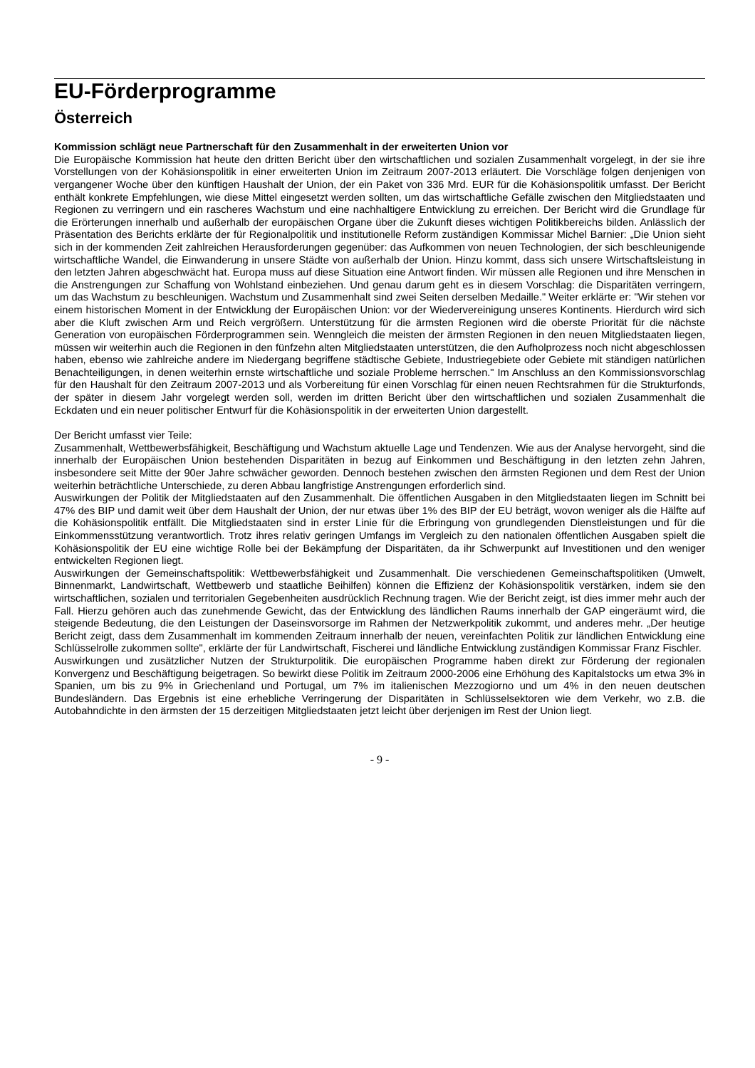EU-Förderprogramme
Österreich
Kommission schlägt neue Partnerschaft für den Zusammenhalt in der erweiterten Union vor
Die Europäische Kommission hat heute den dritten Bericht über den wirtschaftlichen und sozialen Zusammenhalt vorgelegt, in der sie ihre Vorstellungen von der Kohäsionspolitik in einer erweiterten Union im Zeitraum 2007-2013 erläutert. Die Vorschläge folgen denjenigen von vergangener Woche über den künftigen Haushalt der Union, der ein Paket von 336 Mrd. EUR für die Kohäsionspolitik umfasst. Der Bericht enthält konkrete Empfehlungen, wie diese Mittel eingesetzt werden sollten, um das wirtschaftliche Gefälle zwischen den Mitgliedstaaten und Regionen zu verringern und ein rascheres Wachstum und eine nachhaltigere Entwicklung zu erreichen. Der Bericht wird die Grundlage für die Erörterungen innerhalb und außerhalb der europäischen Organe über die Zukunft dieses wichtigen Politikbereichs bilden. Anlässlich der Präsentation des Berichts erklärte der für Regionalpolitik und institutionelle Reform zuständigen Kommissar Michel Barnier: „Die Union sieht sich in der kommenden Zeit zahlreichen Herausforderungen gegenüber: das Aufkommen von neuen Technologien, der sich beschleunigende wirtschaftliche Wandel, die Einwanderung in unsere Städte von außerhalb der Union. Hinzu kommt, dass sich unsere Wirtschaftsleistung in den letzten Jahren abgeschwächt hat. Europa muss auf diese Situation eine Antwort finden. Wir müssen alle Regionen und ihre Menschen in die Anstrengungen zur Schaffung von Wohlstand einbeziehen. Und genau darum geht es in diesem Vorschlag: die Disparitäten verringern, um das Wachstum zu beschleunigen. Wachstum und Zusammenhalt sind zwei Seiten derselben Medaille." Weiter erklärte er: "Wir stehen vor einem historischen Moment in der Entwicklung der Europäischen Union: vor der Wiedervereinigung unseres Kontinents. Hierdurch wird sich aber die Kluft zwischen Arm und Reich vergrößern. Unterstützung für die ärmsten Regionen wird die oberste Priorität für die nächste Generation von europäischen Förderprogrammen sein. Wenngleich die meisten der ärmsten Regionen in den neuen Mitgliedstaaten liegen, müssen wir weiterhin auch die Regionen in den fünfzehn alten Mitgliedstaaten unterstützen, die den Aufholprozess noch nicht abgeschlossen haben, ebenso wie zahlreiche andere im Niedergang begriffene städtische Gebiete, Industriegebiete oder Gebiete mit ständigen natürlichen Benachteiligungen, in denen weiterhin ernste wirtschaftliche und soziale Probleme herrschen." Im Anschluss an den Kommissionsvorschlag für den Haushalt für den Zeitraum 2007-2013 und als Vorbereitung für einen Vorschlag für einen neuen Rechtsrahmen für die Strukturfonds, der später in diesem Jahr vorgelegt werden soll, werden im dritten Bericht über den wirtschaftlichen und sozialen Zusammenhalt die Eckdaten und ein neuer politischer Entwurf für die Kohäsionspolitik in der erweiterten Union dargestellt.
Der Bericht umfasst vier Teile:
Zusammenhalt, Wettbewerbsfähigkeit, Beschäftigung und Wachstum aktuelle Lage und Tendenzen. Wie aus der Analyse hervorgeht, sind die innerhalb der Europäischen Union bestehenden Disparitäten in bezug auf Einkommen und Beschäftigung in den letzten zehn Jahren, insbesondere seit Mitte der 90er Jahre schwächer geworden. Dennoch bestehen zwischen den ärmsten Regionen und dem Rest der Union weiterhin beträchtliche Unterschiede, zu deren Abbau langfristige Anstrengungen erforderlich sind.
Auswirkungen der Politik der Mitgliedstaaten auf den Zusammenhalt. Die öffentlichen Ausgaben in den Mitgliedstaaten liegen im Schnitt bei 47% des BIP und damit weit über dem Haushalt der Union, der nur etwas über 1% des BIP der EU beträgt, wovon weniger als die Hälfte auf die Kohäsionspolitik entfällt. Die Mitgliedstaaten sind in erster Linie für die Erbringung von grundlegenden Dienstleistungen und für die Einkommensstützung verantwortlich. Trotz ihres relativ geringen Umfangs im Vergleich zu den nationalen öffentlichen Ausgaben spielt die Kohäsionspolitik der EU eine wichtige Rolle bei der Bekämpfung der Disparitäten, da ihr Schwerpunkt auf Investitionen und den weniger entwickelten Regionen liegt.
Auswirkungen der Gemeinschaftspolitik: Wettbewerbsfähigkeit und Zusammenhalt. Die verschiedenen Gemeinschaftspolitiken (Umwelt, Binnenmarkt, Landwirtschaft, Wettbewerb und staatliche Beihilfen) können die Effizienz der Kohäsionspolitik verstärken, indem sie den wirtschaftlichen, sozialen und territorialen Gegebenheiten ausdrücklich Rechnung tragen. Wie der Bericht zeigt, ist dies immer mehr auch der Fall. Hierzu gehören auch das zunehmende Gewicht, das der Entwicklung des ländlichen Raums innerhalb der GAP eingeräumt wird, die steigende Bedeutung, die den Leistungen der Daseinsvorsorge im Rahmen der Netzwerkpolitik zukommt, und anderes mehr. „Der heutige Bericht zeigt, dass dem Zusammenhalt im kommenden Zeitraum innerhalb der neuen, vereinfachten Politik zur ländlichen Entwicklung eine Schlüsselrolle zukommen sollte", erklärte der für Landwirtschaft, Fischerei und ländliche Entwicklung zuständigen Kommissar Franz Fischler.
Auswirkungen und zusätzlicher Nutzen der Strukturpolitik. Die europäischen Programme haben direkt zur Förderung der regionalen Konvergenz und Beschäftigung beigetragen. So bewirkt diese Politik im Zeitraum 2000-2006 eine Erhöhung des Kapitalstocks um etwa 3% in Spanien, um bis zu 9% in Griechenland und Portugal, um 7% im italienischen Mezzogiorno und um 4% in den neuen deutschen Bundesländern. Das Ergebnis ist eine erhebliche Verringerung der Disparitäten in Schlüsselsektoren wie dem Verkehr, wo z.B. die Autobahndichte in den ärmsten der 15 derzeitigen Mitgliedstaaten jetzt leicht über derjenigen im Rest der Union liegt.
- 9 -